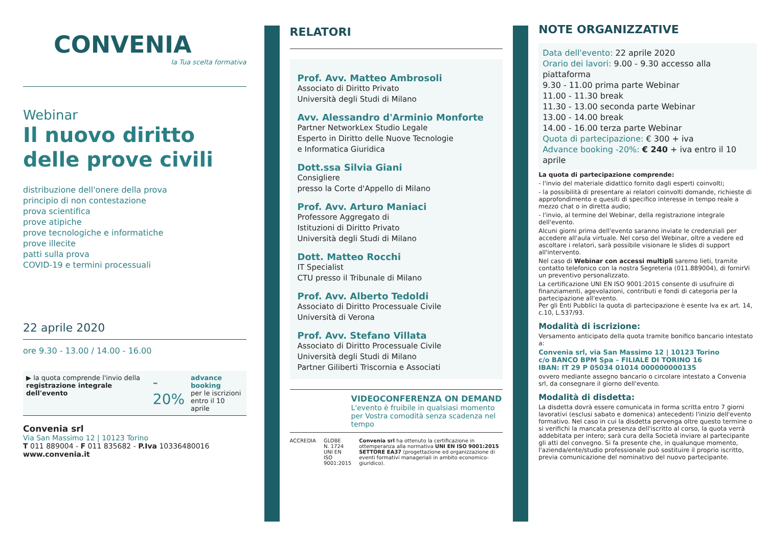CONVENIA
la Tua scelta formativa
Webinar
Il nuovo diritto
delle prove civili
distribuzione dell'onere della prova
principio di non contestazione
prova scientifica
prove atipiche
prove tecnologiche e informatiche
prove illecite
patti sulla prova
COVID-19 e termini processuali
22 aprile 2020
ore 9.30 - 13.00 / 14.00 - 16.00
▶ la quota comprende l'invio della registrazione integrale dell'evento
- 20%
advance booking
per le iscrizioni entro il 10 aprile
Convenia srl
Via San Massimo 12 | 10123 Torino
T 011 889004 - F 011 835682 - P.Iva 10336480016
www.convenia.it
RELATORI
Prof. Avv. Matteo Ambrosoli
Associato di Diritto Privato
Università degli Studi di Milano
Avv. Alessandro d'Arminio Monforte
Partner NetworkLex Studio Legale
Esperto in Diritto delle Nuove Tecnologie
e Informatica Giuridica
Dott.ssa Silvia Giani
Consigliere
presso la Corte d'Appello di Milano
Prof. Avv. Arturo Maniaci
Professore Aggregato di
Istituzioni di Diritto Privato
Università degli Studi di Milano
Dott. Matteo Rocchi
IT Specialist
CTU presso il Tribunale di Milano
Prof. Avv. Alberto Tedoldi
Associato di Diritto Processuale Civile
Università di Verona
Prof. Avv. Stefano Villata
Associato di Diritto Processuale Civile
Università degli Studi di Milano
Partner Giliberti Triscornia e Associati
VIDEOCONFERENZA ON DEMAND
L'evento è fruibile in qualsiasi momento
per Vostra comodità senza scadenza nel tempo
ACCREDIA GLOBE
N. 1724
UNI EN ISO 9001:2015
Convenia srl ha ottenuto la certificazione in ottemperanza alla normativa UNI EN ISO 9001:2015 SETTORE EA37 (progettazione ed organizzazione di eventi formativi manageriali in ambito economico-giuridico).
NOTE ORGANIZZATIVE
Data dell'evento: 22 aprile 2020
Orario dei lavori: 9.00 - 9.30 accesso alla piattaforma
9.30 - 11.00 prima parte Webinar
11.00 - 11.30 break
11.30 - 13.00 seconda parte Webinar
13.00 - 14.00 break
14.00 - 16.00 terza parte Webinar
Quota di partecipazione: € 300 + iva
Advance booking -20%: € 240 + iva entro il 10 aprile
La quota di partecipazione comprende:
- l'invio del materiale didattico fornito dagli esperti coinvolti;
- la possibilità di presentare ai relatori coinvolti domande, richieste di approfondimento e quesiti di specifico interesse in tempo reale a mezzo chat o in diretta audio;
- l'invio, al termine del Webinar, della registrazione integrale dell'evento.
Alcuni giorni prima dell'evento saranno inviate le credenziali per accedere all'aula virtuale. Nel corso del Webinar, oltre a vedere ed ascoltare i relatori, sarà possibile visionare le slides di support all'intervento.
Nel caso di Webinar con accessi multipli saremo lieti, tramite contatto telefonico con la nostra Segreteria (011.889004), di fornirVi un preventivo personalizzato.
La certificazione UNI EN ISO 9001:2015 consente di usufruire di finanziamenti, agevolazioni, contributi e fondi di categoria per la partecipazione all'evento.
Per gli Enti Pubblici la quota di partecipazione è esente Iva ex art. 14, c.10, L.537/93.
Modalità di iscrizione:
Versamento anticipato della quota tramite bonifico bancario intestato a:
Convenia srl, via San Massimo 12 | 10123 Torino
c/o BANCO BPM Spa – FILIALE DI TORINO 16
IBAN: IT 29 P 05034 01014 000000000135
ovvero mediante assegno bancario o circolare intestato a Convenia srl, da consegnare il giorno dell'evento.
Modalità di disdetta:
La disdetta dovrà essere comunicata in forma scritta entro 7 giorni lavorativi (esclusi sabato e domenica) antecedenti l'inizio dell'evento formativo. Nel caso in cui la disdetta pervenga oltre questo termine o si verifichi la mancata presenza dell'iscritto al corso, la quota verrà addebitata per intero; sarà cura della Società inviare al partecipante gli atti del convegno. Si fa presente che, in qualunque momento, l'azienda/ente/studio professionale può sostituire il proprio iscritto, previa comunicazione del nominativo del nuovo partecipante.